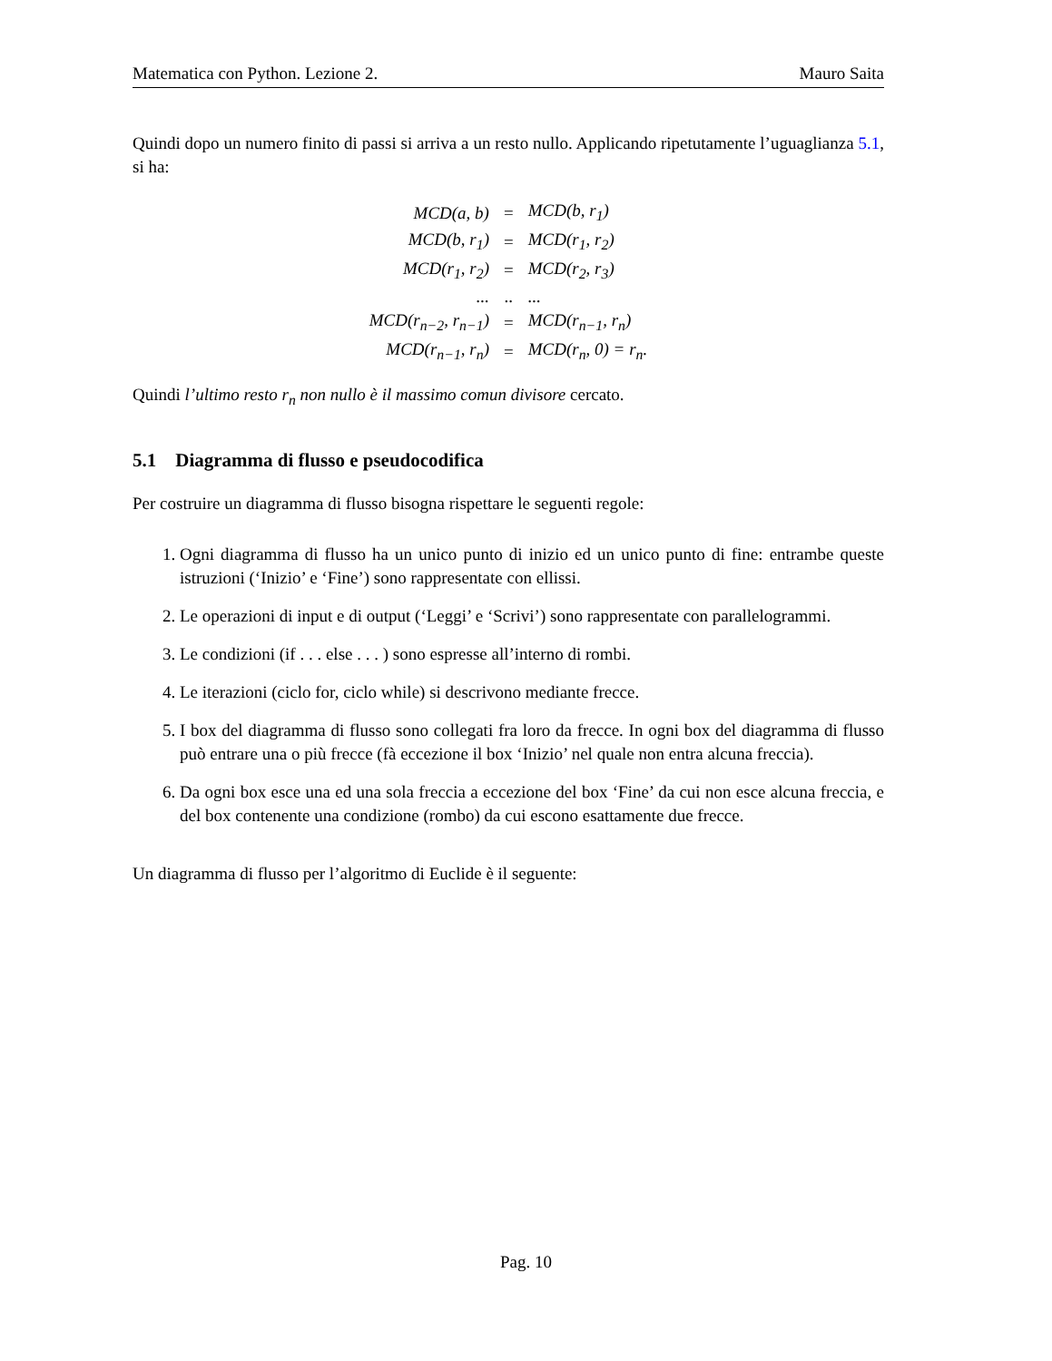Matematica con Python. Lezione 2. Mauro Saita
Quindi dopo un numero finito di passi si arriva a un resto nullo. Applicando ripetutamente l’uguaglianza 5.1, si ha:
| MCD(a, b) | = | MCD(b, r<sub>1</sub>) |
| MCD(b, r<sub>1</sub>) | = | MCD(r<sub>1</sub>, r<sub>2</sub>) |
| MCD(r<sub>1</sub>, r<sub>2</sub>) | = | MCD(r<sub>2</sub>, r<sub>3</sub>) |
| ... | .. | ... |
| MCD(r<sub>n−2</sub>, r<sub>n−1</sub>) | = | MCD(r<sub>n−1</sub>, r<sub>n</sub>) |
| MCD(r<sub>n−1</sub>, r<sub>n</sub>) | = | MCD(r<sub>n</sub>, 0) = r<sub>n</sub>. |
Quindi l’ultimo resto r<sub>n</sub> non nullo è il massimo comun divisore cercato.
5.1 Diagramma di flusso e pseudocodifica
Per costruire un diagramma di flusso bisogna rispettare le seguenti regole:
1. Ogni diagramma di flusso ha un unico punto di inizio ed un unico punto di fine: entrambe queste istruzioni (‘Inizio’ e ‘Fine’) sono rappresentate con ellissi.
2. Le operazioni di input e di output (‘Leggi’ e ‘Scrivi’) sono rappresentate con parallelogrammi.
3. Le condizioni (if . . . else . . . ) sono espresse all’interno di rombi.
4. Le iterazioni (ciclo for, ciclo while) si descrivono mediante frecce.
5. I box del diagramma di flusso sono collegati fra loro da frecce. In ogni box del diagramma di flusso può entrare una o più frecce (fà eccezione il box ‘Inizio’ nel quale non entra alcuna freccia).
6. Da ogni box esce una ed una sola freccia a eccezione del box ‘Fine’ da cui non esce alcuna freccia, e del box contenente una condizione (rombo) da cui escono esattamente due frecce.
Un diagramma di flusso per l’algoritmo di Euclide è il seguente:
Pag. 10